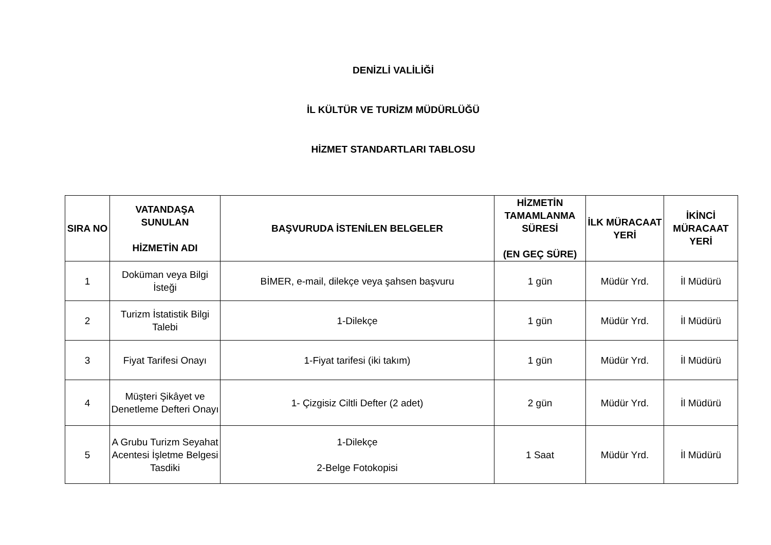DENİZLİ VALİLİĞİ
İL KÜLTÜR VE TURİZM MÜDÜRLÜĞÜ
HİZMET STANDARTLARI TABLOSU
| SIRA NO | VATANDAŞA SUNULAN HİZMETİN ADI | BAŞVURUDA İSTENİLEN BELGELER | HİZMETİN TAMAMLANMA SÜRESİ (EN GEÇ SÜRE) | İLK MÜRACAAT YERİ | İKİNCİ MÜRACAAT YERİ |
| --- | --- | --- | --- | --- | --- |
| 1 | Doküman veya Bilgi İsteği | BİMER, e-mail, dilekçe veya şahsen başvuru | 1 gün | Müdür Yrd. | İl Müdürü |
| 2 | Turizm İstatistik Bilgi Talebi | 1-Dilekçe | 1 gün | Müdür Yrd. | İl Müdürü |
| 3 | Fiyat Tarifesi Onayı | 1-Fiyat tarifesi (iki takım) | 1 gün | Müdür Yrd. | İl Müdürü |
| 4 | Müşteri Şikâyet ve Denetleme Defteri Onayı | 1- Çizgisiz Ciltli Defter (2 adet) | 2 gün | Müdür Yrd. | İl Müdürü |
| 5 | A Grubu Turizm Seyahat Acentesi İşletme Belgesi Tasdiki | 1-Dilekçe 2-Belge Fotokopisi | 1 Saat | Müdür Yrd. | İl Müdürü |